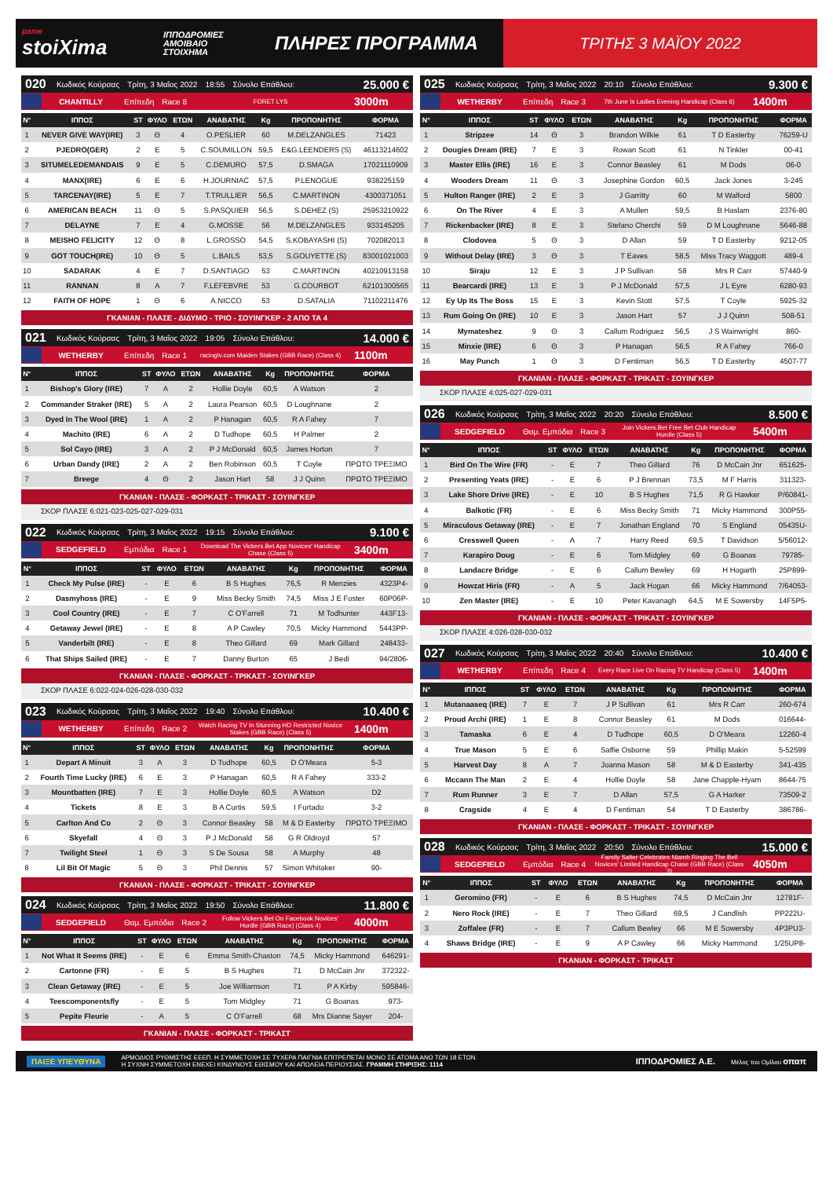pame
stoiXima
ΙΠΠΟΔΡΟΜΙΕΣ ΑΜΟΙΒΑΙΟ ΣΤΟΙΧΗΜΑ
ΠΛΗΡΕΣ ΠΡΟΓΡΑΜΜΑ
ΤΡΙΤΗΣ 3 ΜΑΪΟΥ 2022
020 Κωδικός Κούρσας Τρίτη, 3 Μαΐος 2022 18:55 Σύνολο Επάθλου: 25.000 €
CHANTILLY Επίπεδη Race 8 FORET LYS 3000m
| Ν° | ΙΠΠΟΣ | ST | ΦΥΛΟ | ΕΤΩΝ | ΑΝΑΒΑΤΗΣ | Kg | ΠΡΟΠΟΝΗΤΗΣ | ΦΟΡΜΑ |
| --- | --- | --- | --- | --- | --- | --- | --- | --- |
| 1 | NEVER GIVE WAY(IRE) | 3 | Θ | 4 | O.PESLIER | 60 | M.DELZANGLES | 71423 |
| 2 | PJEDRO(GER) | 2 | Ε | 5 | C.SOUMILLON | 59,5 | E&G.LEENDERS (S) | 46113214602 |
| 3 | SITUMELEDEMANDAIS | 9 | Ε | 5 | C.DEMURO | 57,5 | D.SMAGA | 17021110909 |
| 4 | MANX(IRE) | 6 | Ε | 6 | H.JOURNIAC | 57,5 | P.LENOGUE | 938225159 |
| 5 | TARCENAY(IRE) | 5 | Ε | 7 | T.TRULLIER | 56,5 | C.MARTINON | 4300371051 |
| 6 | AMERICAN BEACH | 11 | Θ | 5 | S.PASQUIER | 56,5 | S.DEHEZ (S) | 25953210922 |
| 7 | DELAYNE | 7 | Ε | 4 | G.MOSSE | 56 | M.DELZANGLES | 933145205 |
| 8 | MEISHO FELICITY | 12 | Θ | 8 | L.GROSSO | 54,5 | S.KOBAYASHI (S) | 702082013 |
| 9 | GOT TOUCH(IRE) | 10 | Θ | 5 | L.BAILS | 53,5 | S.GOUYETTE (S) | 83001021003 |
| 10 | SADARAK | 4 | Ε | 7 | D.SANTIAGO | 53 | C.MARTINON | 40210913158 |
| 11 | RANNAN | 8 | Α | 7 | F.LEFEBVRE | 53 | G.COURBOT | 62101300565 |
| 12 | FAITH OF HOPE | 1 | Θ | 6 | A.NICCO | 53 | D.SATALIA | 71102211476 |
ΓΚΑΝΙΑΝ - ΠΛΑΣΕ - ΔΙΔΥΜΟ - ΤΡΙΟ - ΣΟΥΙΝΓΚΕΡ - 2 ΑΠΟ ΤΑ 4
021 Κωδικός Κούρσας Τρίτη, 3 Μαΐος 2022 19:05 Σύνολο Επάθλου: 14.000 €
WETHERBY Επίπεδη Race 1 racingtv.com Maiden Stakes (GBB Race) (Class 4) 1100m
| Ν° | ΙΠΠΟΣ | ST | ΦΥΛΟ | ΕΤΩΝ | ΑΝΑΒΑΤΗΣ | Kg | ΠΡΟΠΟΝΗΤΗΣ | ΦΟΡΜΑ |
| --- | --- | --- | --- | --- | --- | --- | --- | --- |
| 1 | Bishop's Glory (IRE) | 7 | Α | 2 | Hollie Doyle | 60,5 | A Watson | 2 |
| 2 | Commander Straker (IRE) | 5 | Α | 2 | Laura Pearson | 60,5 | D Loughnane | 2 |
| 3 | Dyed In The Wool (IRE) | 1 | Α | 2 | P Hanagan | 60,5 | R A Fahey | 7 |
| 4 | Machito (IRE) | 6 | Α | 2 | D Tudhope | 60,5 | H Palmer | 2 |
| 5 | Sol Cayo (IRE) | 3 | Α | 2 | P J McDonald | 60,5 | James Horton | 7 |
| 6 | Urban Dandy (IRE) | 2 | Α | 2 | Ben Robinson | 60,5 | T Coyle | ΠΡΩΤΟ ΤΡΕΞΙΜΟ |
| 7 | Breege | 4 | Θ | 2 | Jason Hart | 58 | J J Quinn | ΠΡΩΤΟ ΤΡΕΞΙΜΟ |
ΓΚΑΝΙΑΝ - ΠΛΑΣΕ - ΦΟΡΚΑΣΤ - ΤΡΙΚΑΣΤ - ΣΟΥΙΝΓΚΕΡ
ΣΚΟΡ ΠΛΑΣΕ 6:021-023-025-027-029-031
022 Κωδικός Κούρσας Τρίτη, 3 Μαΐος 2022 19:15 Σύνολο Επάθλου: 9.100 €
SEDGEFIELD Εμπόδια Race 1 Download The Vickers.Bet App Novices' Handicap Chase (Class 5) 3400m
| Ν° | ΙΠΠΟΣ | ST | ΦΥΛΟ | ΕΤΩΝ | ΑΝΑΒΑΤΗΣ | Kg | ΠΡΟΠΟΝΗΤΗΣ | ΦΟΡΜΑ |
| --- | --- | --- | --- | --- | --- | --- | --- | --- |
| 1 | Check My Pulse (IRE) | - | Ε | 6 | B S Hughes | 76,5 | R Menzies | 4323P4- |
| 2 | Dasmyhoss (IRE) | - | Ε | 9 | Miss Becky Smith | 74,5 | Miss J E Foster | 60P06P- |
| 3 | Cool Country (IRE) | - | Ε | 7 | C O'Farrell | 71 | M Todhunter | 443F13- |
| 4 | Getaway Jewel (IRE) | - | Ε | 8 | A P Cawley | 70,5 | Micky Hammond | 5443PP- |
| 5 | Vanderbilt (IRE) | - | Ε | 8 | Theo Gillard | 69 | Mark Gillard | 248433- |
| 6 | That Ships Sailed (IRE) | - | Ε | 7 | Danny Burton | 65 | J Bedi | 94/2806- |
ΓΚΑΝΙΑΝ - ΠΛΑΣΕ - ΦΟΡΚΑΣΤ - ΤΡΙΚΑΣΤ - ΣΟΥΙΝΓΚΕΡ
ΣΚΟΡ ΠΛΑΣΕ 6:022-024-026-028-030-032
023 Κωδικός Κούρσας Τρίτη, 3 Μαΐος 2022 19:40 Σύνολο Επάθλου: 10.400 €
WETHERBY Επίπεδη Race 2 Watch Racing TV In Stunning HD Restricted Novice Stakes (GBB Race) (Class 5) 1400m
| Ν° | ΙΠΠΟΣ | ST | ΦΥΛΟ | ΕΤΩΝ | ΑΝΑΒΑΤΗΣ | Kg | ΠΡΟΠΟΝΗΤΗΣ | ΦΟΡΜΑ |
| --- | --- | --- | --- | --- | --- | --- | --- | --- |
| 1 | Depart A Minuit | 3 | Α | 3 | D Tudhope | 60,5 | D O'Meara | 5-3 |
| 2 | Fourth Time Lucky (IRE) | 6 | Ε | 3 | P Hanagan | 60,5 | R A Fahey | 333-2 |
| 3 | Mountbatten (IRE) | 7 | Ε | 3 | Hollie Doyle | 60,5 | A Watson | D2 |
| 4 | Tickets | 8 | Ε | 3 | B A Curtis | 59,5 | I Furtado | 3-2 |
| 5 | Carlton And Co | 2 | Θ | 3 | Connor Beasley | 58 | M & D Easterby | ΠΡΩΤΟ ΤΡΕΞΙΜΟ |
| 6 | Skyefall | 4 | Θ | 3 | P J McDonald | 58 | G R Oldroyd | 57 |
| 7 | Twilight Steel | 1 | Θ | 3 | S De Sousa | 58 | A Murphy | 48 |
| 8 | Lil Bit Of Magic | 5 | Θ | 3 | Phil Dennis | 57 | Simon Whitaker | 90- |
ΓΚΑΝΙΑΝ - ΠΛΑΣΕ - ΦΟΡΚΑΣΤ - ΤΡΙΚΑΣΤ - ΣΟΥΙΝΓΚΕΡ
024 Κωδικός Κούρσας Τρίτη, 3 Μαΐος 2022 19:50 Σύνολο Επάθλου: 11.800 €
SEDGEFIELD Θαμ. Εμπόδια Race 2 Follow Vickers.Bet On Facebook Novices' Hurdle (GBB Race) (Class 4) 4000m
| Ν° | ΙΠΠΟΣ | ST | ΦΥΛΟ | ΕΤΩΝ | ΑΝΑΒΑΤΗΣ | Kg | ΠΡΟΠΟΝΗΤΗΣ | ΦΟΡΜΑ |
| --- | --- | --- | --- | --- | --- | --- | --- | --- |
| 1 | Not What It Seems (IRE) | - | Ε | 6 | Emma Smith-Chaston | 74,5 | Micky Hammond | 646291- |
| 2 | Cartonne (FR) | - | Ε | 5 | B S Hughes | 71 | D McCain Jnr | 372322- |
| 3 | Clean Getaway (IRE) | - | Ε | 5 | Joe Williamson | 71 | P A Kirby | 595846- |
| 4 | Teescomponentsfly | - | Ε | 5 | Tom Midgley | 71 | G Boanas | 973- |
| 5 | Pepite Fleurie | - | Α | 5 | C O'Farrell | 68 | Mrs Dianne Sayer | 204- |
ΓΚΑΝΙΑΝ - ΠΛΑΣΕ - ΦΟΡΚΑΣΤ - ΤΡΙΚΑΣΤ
025 Κωδικός Κούρσας Τρίτη, 3 Μαΐος 2022 20:10 Σύνολο Επάθλου: 9.300 €
WETHERBY Επίπεδη Race 3 7th June Is Ladies Evening Handicap (Class 6) 1400m
| Ν° | ΙΠΠΟΣ | ST | ΦΥΛΟ | ΕΤΩΝ | ΑΝΑΒΑΤΗΣ | Kg | ΠΡΟΠΟΝΗΤΗΣ | ΦΟΡΜΑ |
| --- | --- | --- | --- | --- | --- | --- | --- | --- |
| 1 | Stripzee | 14 | Θ | 3 | Brandon Wilkie | 61 | T D Easterby | 76259-U |
| 2 | Dougies Dream (IRE) | 7 | Ε | 3 | Rowan Scott | 61 | N Tinkler | 00-41 |
| 3 | Master Ellis (IRE) | 16 | Ε | 3 | Connor Beasley | 61 | M Dods | 06-0 |
| 4 | Wooders Dream | 11 | Θ | 3 | Josephine Gordon | 60,5 | Jack Jones | 3-245 |
| 5 | Hulton Ranger (IRE) | 2 | Ε | 3 | J Garritty | 60 | M Walford | 5800 |
| 6 | On The River | 4 | Ε | 3 | A Mullen | 59,5 | B Haslam | 2376-80 |
| 7 | Rickenbacker (IRE) | 8 | Ε | 3 | Stefano Cherchi | 59 | D M Loughnane | 5646-88 |
| 8 | Clodovea | 5 | Θ | 3 | D Allan | 59 | T D Easterby | 9212-05 |
| 9 | Without Delay (IRE) | 3 | Θ | 3 | T Eaves | 58,5 | Miss Tracy Waggott | 489-4 |
| 10 | Siraju | 12 | Ε | 3 | J P Sullivan | 58 | Mrs R Carr | 57440-9 |
| 11 | Bearcardi (IRE) | 13 | Ε | 3 | P J McDonald | 57,5 | J L Eyre | 6280-93 |
| 12 | Ey Up Its The Boss | 15 | Ε | 3 | Kevin Stott | 57,5 | T Coyle | 5925-32 |
| 13 | Rum Going On (IRE) | 10 | Ε | 3 | Jason Hart | 57 | J J Quinn | 508-51 |
| 14 | Mymateshez | 9 | Θ | 3 | Callum Rodriguez | 56,5 | J S Wainwright | 860- |
| 15 | Minxie (IRE) | 6 | Θ | 3 | P Hanagan | 56,5 | R A Fahey | 766-0 |
| 16 | May Punch | 1 | Θ | 3 | D Fentiman | 56,5 | T D Easterby | 4507-77 |
ΓΚΑΝΙΑΝ - ΠΛΑΣΕ - ΦΟΡΚΑΣΤ - ΤΡΙΚΑΣΤ - ΣΟΥΙΝΓΚΕΡ
ΣΚΟΡ ΠΛΑΣΕ 4:025-027-029-031
026 Κωδικός Κούρσας Τρίτη, 3 Μαΐος 2022 20:20 Σύνολο Επάθλου: 8.500 €
SEDGEFIELD Θαμ. Εμπόδια Race 3 Join Vickers.Bet Free Bet Club Handicap Hurdle (Class 5) 5400m
| Ν° | ΙΠΠΟΣ | ST | ΦΥΛΟ | ΕΤΩΝ | ΑΝΑΒΑΤΗΣ | Kg | ΠΡΟΠΟΝΗΤΗΣ | ΦΟΡΜΑ |
| --- | --- | --- | --- | --- | --- | --- | --- | --- |
| 1 | Bird On The Wire (FR) | - | Ε | 7 | Theo Gillard | 76 | D McCain Jnr | 651625- |
| 2 | Presenting Yeats (IRE) | - | Ε | 6 | P J Brennan | 73,5 | M F Harris | 311323- |
| 3 | Lake Shore Drive (IRE) | - | Ε | 10 | B S Hughes | 71,5 | R G Hawker | P/60841- |
| 4 | Balkotic (FR) | - | Ε | 6 | Miss Becky Smith | 71 | Micky Hammond | 300P55- |
| 5 | Miraculous Getaway (IRE) | - | Ε | 7 | Jonathan England | 70 | S England | 05435U- |
| 6 | Cresswell Queen | - | Α | 7 | Harry Reed | 69,5 | T Davidson | 5/56012- |
| 7 | Karapiro Doug | - | Ε | 6 | Tom Midgley | 69 | G Boanas | 79785- |
| 8 | Landacre Bridge | - | Ε | 6 | Callum Bewley | 69 | H Hogarth | 25P899- |
| 9 | Howzat Hiris (FR) | - | Α | 5 | Jack Hogan | 66 | Micky Hammond | 7/64053- |
| 10 | Zen Master (IRE) | - | Ε | 10 | Peter Kavanagh | 64,5 | M E Sowersby | 14F5P5- |
ΓΚΑΝΙΑΝ - ΠΛΑΣΕ - ΦΟΡΚΑΣΤ - ΤΡΙΚΑΣΤ - ΣΟΥΙΝΓΚΕΡ
ΣΚΟΡ ΠΛΑΣΕ 4:026-028-030-032
027 Κωδικός Κούρσας Τρίτη, 3 Μαΐος 2022 20:40 Σύνολο Επάθλου: 10.400 €
WETHERBY Επίπεδη Race 4 Every Race Live On Racing TV Handicap (Class 5) 1400m
| Ν° | ΙΠΠΟΣ | ST | ΦΥΛΟ | ΕΤΩΝ | ΑΝΑΒΑΤΗΣ | Kg | ΠΡΟΠΟΝΗΤΗΣ | ΦΟΡΜΑ |
| --- | --- | --- | --- | --- | --- | --- | --- | --- |
| 1 | Mutanaaseq (IRE) | 7 | Ε | 7 | J P Sullivan | 61 | Mrs R Carr | 260-674 |
| 2 | Proud Archi (IRE) | 1 | Ε | 8 | Connor Beasley | 61 | M Dods | 016644- |
| 3 | Tamaska | 6 | Ε | 4 | D Tudhope | 60,5 | D O'Meara | 12260-4 |
| 4 | True Mason | 5 | Ε | 6 | Saffie Osborne | 59 | Phillip Makin | 5-52599 |
| 5 | Harvest Day | 8 | Α | 7 | Joanna Mason | 58 | M & D Easterby | 341-435 |
| 6 | Mccann The Man | 2 | Ε | 4 | Hollie Doyle | 58 | Jane Chapple-Hyam | 8644-75 |
| 7 | Rum Runner | 3 | Ε | 7 | D Allan | 57,5 | G A Harker | 73509-2 |
| 8 | Cragside | 4 | Ε | 4 | D Fentiman | 54 | T D Easterby | 386786- |
ΓΚΑΝΙΑΝ - ΠΛΑΣΕ - ΦΟΡΚΑΣΤ - ΤΡΙΚΑΣΤ - ΣΟΥΙΝΓΚΕΡ
028 Κωδικός Κούρσας Τρίτη, 3 Μαΐος 2022 20:50 Σύνολο Επάθλου: 15.000 €
SEDGEFIELD Εμπόδια Race 4 Family Salter Celebrates Niamh Ringing The Bell Novices' Limited Handicap Chase (GBB Race) (Class 3) 4050m
| Ν° | ΙΠΠΟΣ | ST | ΦΥΛΟ | ΕΤΩΝ | ΑΝΑΒΑΤΗΣ | Kg | ΠΡΟΠΟΝΗΤΗΣ | ΦΟΡΜΑ |
| --- | --- | --- | --- | --- | --- | --- | --- | --- |
| 1 | Geromino (FR) | - | Ε | 6 | B S Hughes | 74,5 | D McCain Jnr | 12781F- |
| 2 | Nero Rock (IRE) | - | Ε | 7 | Theo Gillard | 69,5 | J Candlish | PP222U- |
| 3 | Zoffalee (FR) | - | Ε | 7 | Callum Bewley | 66 | M E Sowersby | 4P3PU3- |
| 4 | Shaws Bridge (IRE) | - | Ε | 9 | A P Cawley | 66 | Micky Hammond | 1/25UP8- |
ΓΚΑΝΙΑΝ - ΦΟΡΚΑΣΤ - ΤΡΙΚΑΣΤ
ΠΑΙΞΕ ΥΠΕΥΘΥΝΑ
ΑΡΜΟΔΙΟΣ ΡΥΘΜΙΣΤΗΣ ΕΕΕΠ. Η ΣΥΜΜΕΤΟΧΗ ΣΕ ΤΥΧΕΡΑ ΠΑΙΓΝΙΑ ΕΠΙΤΡΕΠΕΤΑΙ ΜΟΝΟ ΣΕ ΑΤΟΜΑ ΑΝΩ ΤΩΝ 18 ΕΤΩΝ.
Η ΣΥΧΝΗ ΣΥΜΜΕΤΟΧΗ ΕΝΕΧΕΙ ΚΙΝΔΥΝΟΥΣ ΕΘΙΣΜΟΥ ΚΑΙ ΑΠΩΛΕΙΑ ΠΕΡΙΟΥΣΙΑΣ. ΓΡΑΜΜΗ ΣΤΗΡΙΞΗΣ: 1114
ΙΠΠΟΔΡΟΜΙΕΣ Α.Ε. Μέλος του Ομίλου οπαπ